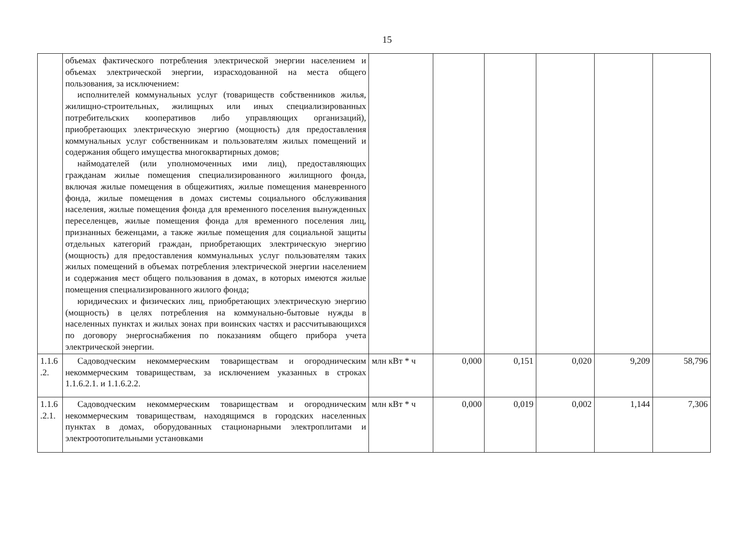15
| | объемах фактического потребления электрической энергии населением и объемах электрической энергии, израсходованной на места общего пользования, за исключением: исполнителей коммунальных услуг (товариществ собственников жилья, жилищно-строительных, жилищных или иных специализированных потребительских кооперативов либо управляющих организаций), приобретающих электрическую энергию (мощность) для предоставления коммунальных услуг собственникам и пользователям жилых помещений и содержания общего имущества многоквартирных домов; наймодателей (или уполномоченных ими лиц), предоставляющих гражданам жилые помещения специализированного жилищного фонда, включая жилые помещения в общежитиях, жилые помещения маневренного фонда, жилые помещения в домах системы социального обслуживания населения, жилые помещения фонда для временного поселения вынужденных переселенцев, жилые помещения фонда для временного поселения лиц, признанных беженцами, а также жилые помещения для социальной защиты отдельных категорий граждан, приобретающих электрическую энергию (мощность) для предоставления коммунальных услуг пользователям таких жилых помещений в объемах потребления электрической энергии населением и содержания мест общего пользования в домах, в которых имеются жилые помещения специализированного жилого фонда; юридических и физических лиц, приобретающих электрическую энергию (мощность) в целях потребления на коммунально-бытовые нужды в населенных пунктах и жилых зонах при воинских частях и рассчитывающихся по договору энергоснабжения по показаниям общего прибора учета электрической энергии. | | | | | | |
| 1.1.6 .2. | Садоводческим некоммерческим товариществам и огородническим некоммерческим товариществам, за исключением указанных в строках 1.1.6.2.1. и 1.1.6.2.2. | млн кВт * ч | 0,000 | 0,151 | 0,020 | 9,209 | 58,796 |
| 1.1.6 .2.1. | Садоводческим некоммерческим товариществам и огородническим некоммерческим товариществам, находящимся в городских населенных пунктах в домах, оборудованных стационарными электроплитами и электроотопительными установками | млн кВт * ч | 0,000 | 0,019 | 0,002 | 1,144 | 7,306 |